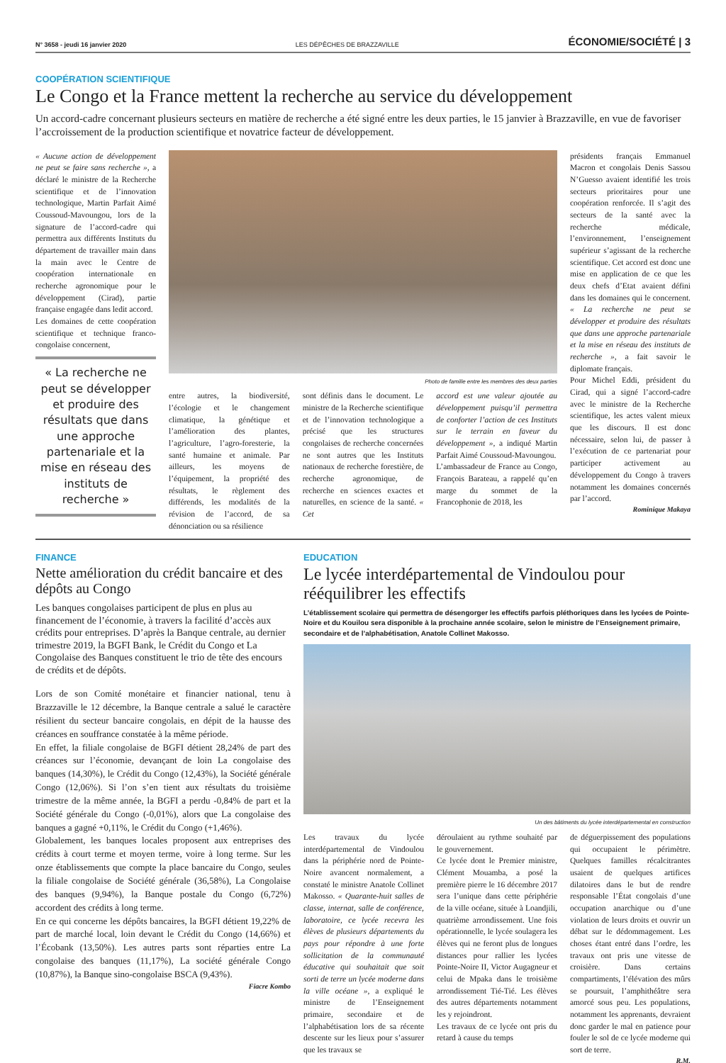N° 3658 - jeudi 16 janvier 2020 LES DÉPÊCHES DE BRAZZAVILLE ÉCONOMIE/SOCIÉTÉ | 3
COOPÉRATION SCIENTIFIQUE
Le Congo et la France mettent la recherche au service du développement
Un accord-cadre concernant plusieurs secteurs en matière de recherche a été signé entre les deux parties, le 15 janvier à Brazzaville, en vue de favoriser l’accroissement de la production scientifique et novatrice facteur de développement.
« Aucune action de développement ne peut se faire sans recherche », a déclaré le ministre de la Recherche scientifique et de l’innovation technologique, Martin Parfait Aimé Coussoud-Mavoungou, lors de la signature de l’accord-cadre qui permettra aux différents Instituts du département de travailler main dans la main avec le Centre de coopération internationale en recherche agronomique pour le développement (Cirad), partie française engagée dans ledit accord.
Les domaines de cette coopération scientifique et technique franco-congolaise concernent,
« La recherche ne peut se développer et produire des résultats que dans une approche partenariale et la mise en réseau des instituts de recherche »
Photo de famille entre les membres des deux parties
entre autres, la biodiversité, l’écologie et le changement climatique, la génétique et l’amélioration des plantes, l’agriculture, l’agro-foresterie, la santé humaine et animale. Par ailleurs, les moyens de l’équipement, la propriété des résultats, le règlement des différends, les modalités de la révision de l’accord, de sa dénonciation ou sa résilience
sont définis dans le document. Le ministre de la Recherche scientifique et de l’innovation technologique a précisé que les structures congolaises de recherche concernées ne sont autres que les Instituts nationaux de recherche forestière, de recherche agronomique, de recherche en sciences exactes et naturelles, en science de la santé. « Cet
accord est une valeur ajoutée au développement puisqu’il permettra de conforter l’action de ces Instituts sur le terrain en faveur du développement », a indiqué Martin Parfait Aimé Coussoud-Mavoungou.
L’ambassadeur de France au Congo, François Barateau, a rappelé qu’en marge du sommet de la Francophonie de 2018, les
présidents français Emmanuel Macron et congolais Denis Sassou N’Guesso avaient identifié les trois secteurs prioritaires pour une coopération renforcée. Il s’agit des secteurs de la santé avec la recherche médicale, l’environnement, l’enseignement supérieur s’agissant de la recherche scientifique. Cet accord est donc une mise en application de ce que les deux chefs d’Etat avaient défini dans les domaines qui le concernent. « La recherche ne peut se développer et produire des résultats que dans une approche partenariale et la mise en réseau des instituts de recherche », a fait savoir le diplomate français.
Pour Michel Eddi, président du Cirad, qui a signé l’accord-cadre avec le ministre de la Recherche scientifique, les actes valent mieux que les discours. Il est donc nécessaire, selon lui, de passer à l’exécution de ce partenariat pour participer activement au développement du Congo à travers notamment les domaines concernés par l’accord.
Rominique Makaya
FINANCE
Nette amélioration du crédit bancaire et des dépôts au Congo
Les banques congolaises participent de plus en plus au financement de l’économie, à travers la facilité d’accès aux crédits pour entreprises. D’après la Banque centrale, au dernier trimestre 2019, la BGFI Bank, le Crédit du Congo et La Congolaise des Banques constituent le trio de tête des encours de crédits et de dépôts.
Lors de son Comité monétaire et financier national, tenu à Brazzaville le 12 décembre, la Banque centrale a salué le caractère résilient du secteur bancaire congolais, en dépit de la hausse des créances en souffrance constatée à la même période.
En effet, la filiale congolaise de BGFI détient 28,24% de part des créances sur l’économie, devançant de loin La congolaise des banques (14,30%), le Crédit du Congo (12,43%), la Société générale Congo (12,06%). Si l’on s’en tient aux résultats du troisième trimestre de la même année, la BGFI a perdu -0,84% de part et la Société générale du Congo (-0,01%), alors que La congolaise des banques a gagné +0,11%, le Crédit du Congo (+1,46%).
Globalement, les banques locales proposent aux entreprises des crédits à court terme et moyen terme, voire à long terme. Sur les onze établissements que compte la place bancaire du Congo, seules la filiale congolaise de Société générale (36,58%), La Congolaise des banques (9,94%), la Banque postale du Congo (6,72%) accordent des crédits à long terme.
En ce qui concerne les dépôts bancaires, la BGFI détient 19,22% de part de marché local, loin devant le Crédit du Congo (14,66%) et l’Écobank (13,50%). Les autres parts sont réparties entre La congolaise des banques (11,17%), La société générale Congo (10,87%), la Banque sino-congolaise BSCA (9,43%).
Fiacre Kombo
EDUCATION
Le lycée interdépartemental de Vindoulou pour rééquilibrer les effectifs
L’établissement scolaire qui permettra de désengorger les effectifs parfois pléthoriques dans les lycées de Pointe-Noire et du Kouilou sera disponible à la prochaine année scolaire, selon le ministre de l’Enseignement primaire, secondaire et de l’alphabétisation, Anatole Collinet Makosso.
Un des bâtiments du lycée interdépartemental en construction
Les travaux du lycée interdépartemental de Vindoulou dans la périphérie nord de Pointe-Noire avancent normalement, a constaté le ministre Anatole Collinet Makosso. « Quarante-huit salles de classe, internat, salle de conférence, laboratoire, ce lycée recevra les élèves de plusieurs départements du pays pour répondre à une forte sollicitation de la communauté éducative qui souhaitait que soit sorti de terre un lycée moderne dans la ville océane », a expliqué le ministre de l’Enseignement primaire, secondaire et de l’alphabétisation lors de sa récente descente sur les lieux pour s’assurer que les travaux se
déroulaient au rythme souhaité par le gouvernement.
Ce lycée dont le Premier ministre, Clément Mouamba, a posé la première pierre le 16 décembre 2017 sera l’unique dans cette périphérie de la ville océane, située à Loandjili, quatrième arrondissement. Une fois opérationnelle, le lycée soulagera les élèves qui ne feront plus de longues distances pour rallier les lycées Pointe-Noire II, Victor Augagneur et celui de Mpaka dans le troisième arrondissement Tié-Tié. Les élèves des autres départements notamment les y rejoindront.
Les travaux de ce lycée ont pris du retard à cause du temps
de déguerpissement des populations qui occupaient le périmètre. Quelques familles récalcitrantes usaient de quelques artifices dilatoires dans le but de rendre responsable l’État congolais d’une occupation anarchique ou d’une violation de leurs droits et ouvrir un débat sur le dédommagement. Les choses étant entré dans l’ordre, les travaux ont pris une vitesse de croisière. Dans certains compartiments, l’élévation des mûrs se poursuit, l’amphithéâtre sera amorcé sous peu. Les populations, notamment les apprenants, devraient donc garder le mal en patience pour fouler le sol de ce lycée moderne qui sort de terre.
R.M.